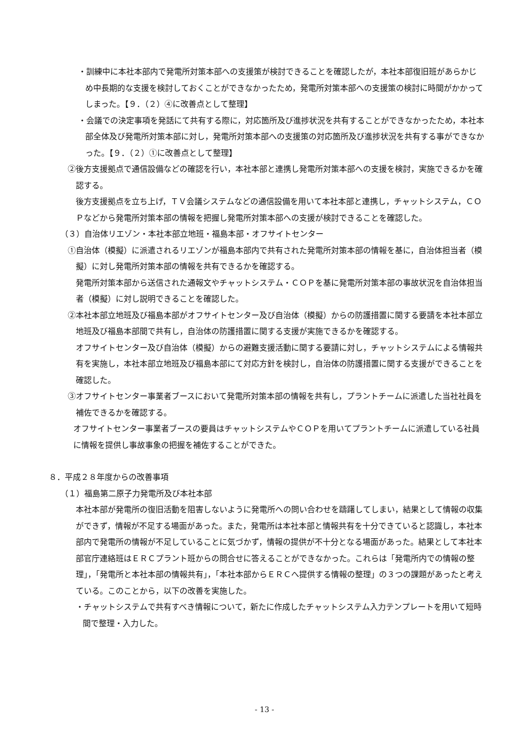・訓練中に本社本部内で発電所対策本部への支援策が検討できることを確認したが，本社本部復旧班があらかじめ中長期的な支援を検討しておくことができなかったため，発電所対策本部への支援策の検討に時間がかかってしまった。【９．（２）④に改善点として整理】
・会議での決定事項を発話にて共有する際に，対応箇所及び進捗状況を共有することができなかったため，本社本部全体及び発電所対策本部に対し，発電所対策本部への支援策の対応箇所及び進捗状況を共有する事ができなかった。【９．（２）①に改善点として整理】
②後方支援拠点で通信設備などの確認を行い，本社本部と連携し発電所対策本部への支援を検討，実施できるかを確認する。
後方支援拠点を立ち上げ，ＴＶ会議システムなどの通信設備を用いて本社本部と連携し，チャットシステム，ＣＯＰなどから発電所対策本部の情報を把握し発電所対策本部への支援が検討できることを確認した。
（３）自治体リエゾン・本社本部立地班・福島本部・オフサイトセンター
①自治体（模擬）に派遣されるリエゾンが福島本部内で共有された発電所対策本部の情報を基に，自治体担当者（模擬）に対し発電所対策本部の情報を共有できるかを確認する。
発電所対策本部から送信された通報文やチャットシステム・ＣＯＰを基に発電所対策本部の事故状況を自治体担当者（模擬）に対し説明できることを確認した。
②本社本部立地班及び福島本部がオフサイトセンター及び自治体（模擬）からの防護措置に関する要請を本社本部立地班及び福島本部間で共有し，自治体の防護措置に関する支援が実施できるかを確認する。
オフサイトセンター及び自治体（模擬）からの避難支援活動に関する要請に対し，チャットシステムによる情報共有を実施し，本社本部立地班及び福島本部にて対応方針を検討し，自治体の防護措置に関する支援ができることを確認した。
③オフサイトセンター事業者ブースにおいて発電所対策本部の情報を共有し，プラントチームに派遣した当社社員を補佐できるかを確認する。
オフサイトセンター事業者ブースの要員はチャットシステムやＣＯＰを用いてプラントチームに派遣している社員に情報を提供し事故事象の把握を補佐することができた。
８．平成２８年度からの改善事項
（１）福島第二原子力発電所及び本社本部
本社本部が発電所の復旧活動を阻害しないように発電所への問い合わせを躊躇してしまい，結果として情報の収集ができず，情報が不足する場面があった。また，発電所は本社本部と情報共有を十分できていると認識し，本社本部内で発電所の情報が不足していることに気づかず，情報の提供が不十分となる場面があった。結果として本社本部官庁連絡班はＥＲＣプラント班からの問合せに答えることができなかった。これらは「発電所内での情報の整理」，「発電所と本社本部の情報共有」，「本社本部からＥＲＣへ提供する情報の整理」の３つの課題があったと考えている。このことから，以下の改善を実施した。
・チャットシステムで共有すべき情報について，新たに作成したチャットシステム入力テンプレートを用いて短時間で整理・入力した。
- 13 -